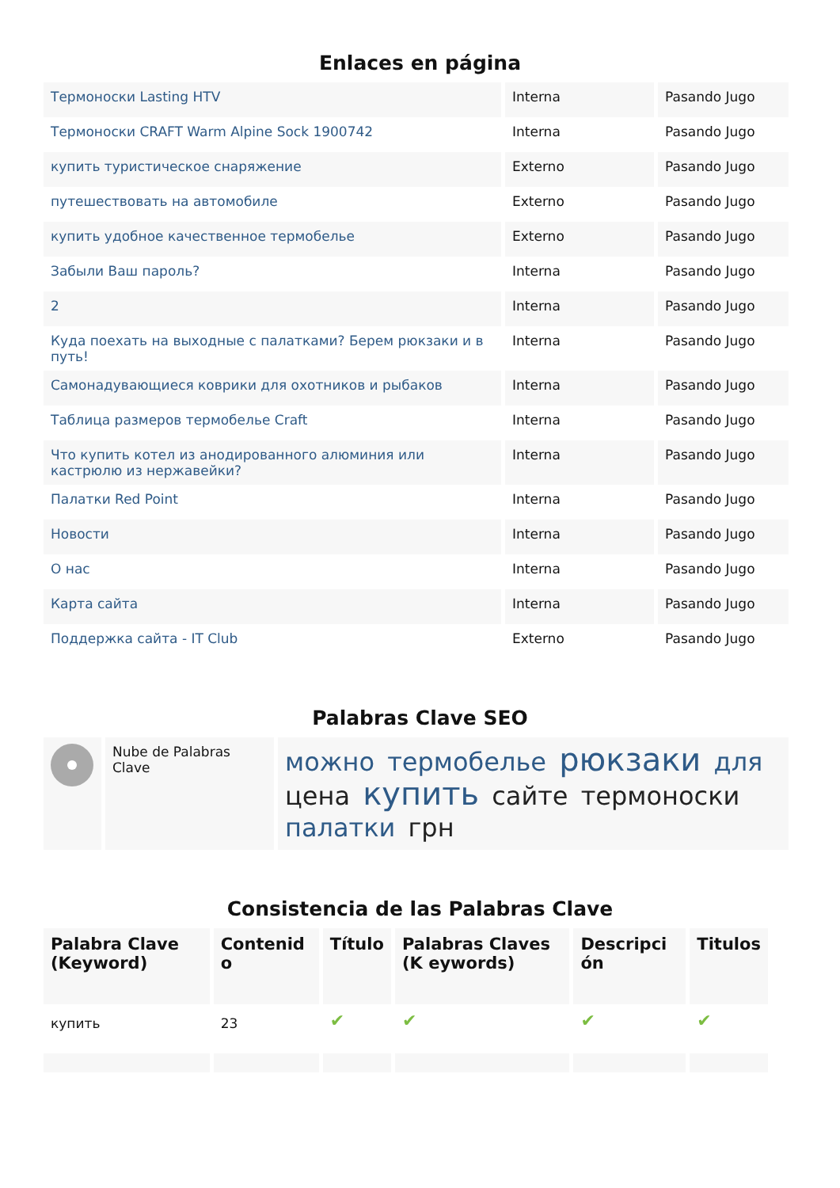Enlaces en página
| Термоноски Lasting HTV | Interna | Pasando Jugo |
| Термоноски CRAFT Warm Alpine Sock 1900742 | Interna | Pasando Jugo |
| купить туристическое снаряжение | Externo | Pasando Jugo |
| путешествовать на автомобиле | Externo | Pasando Jugo |
| купить удобное качественное термобелье | Externo | Pasando Jugo |
| Забыли Ваш пароль? | Interna | Pasando Jugo |
| 2 | Interna | Pasando Jugo |
| Куда поехать на выходные с палатками? Берем рюкзаки и в путь! | Interna | Pasando Jugo |
| Самонадувающиеся коврики для охотников и рыбаков | Interna | Pasando Jugo |
| Таблица размеров термобелье Craft | Interna | Pasando Jugo |
| Что купить котел из анодированного алюминия или кастрюлю из нержавейки? | Interna | Pasando Jugo |
| Палатки Red Point | Interna | Pasando Jugo |
| Новости | Interna | Pasando Jugo |
| О нас | Interna | Pasando Jugo |
| Карта сайта | Interna | Pasando Jugo |
| Поддержка сайта - IT Club | Externo | Pasando Jugo |
Palabras Clave SEO
| | Nube de Palabras Clave | можно термобелье рюкзаки для цена купить сайте термоноски палатки грн |
Consistencia de las Palabras Clave
| Palabra Clave (Keyword) | Contenid o | Título | Palabras Claves (K eywords) | Descripci ón | Titulos |
| --- | --- | --- | --- | --- | --- |
| купить | 23 | ✔ | ✔ | ✔ | ✔ |